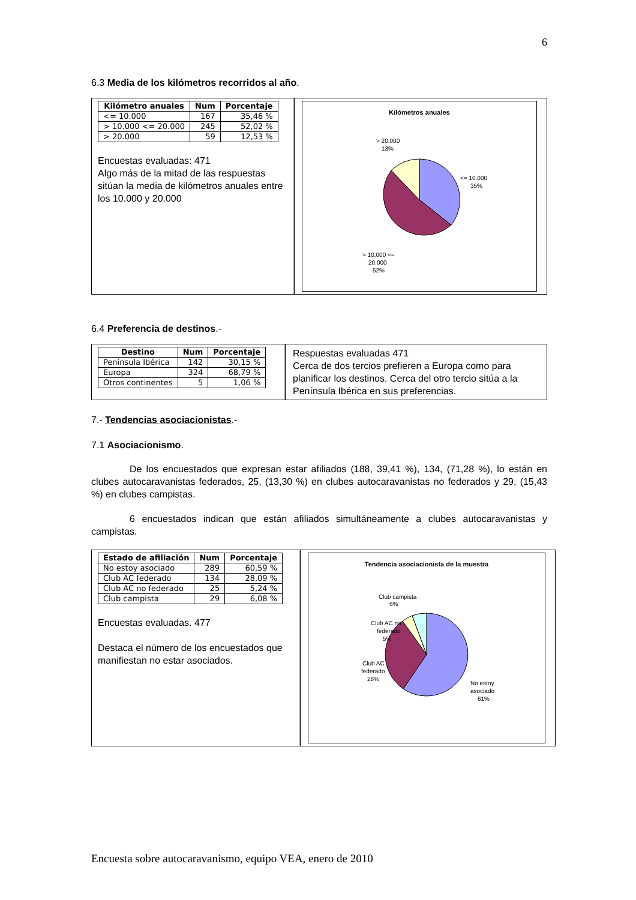6
6.3 Media de los kilómetros recorridos al año.
| Kilómetro anuales | Num | Porcentaje |
| --- | --- | --- |
| <= 10.000 | 167 | 35,46 % |
| > 10.000 <= 20.000 | 245 | 52,02 % |
| > 20.000 | 59 | 12,53 % |
Encuestas evaluadas: 471
Algo más de la mitad de las respuestas sitúan la media de kilómetros anuales entre los 10.000 y 20.000
Kilómetros anuales
> 20.000
13%
<= 10.000
35%
> 10.000 <=
20.000
52%
6.4 Preferencia de destinos.-
| Destino | Num | Porcentaje |
| --- | --- | --- |
| Península Ibérica | 142 | 30,15 % |
| Europa | 324 | 68,79 % |
| Otros continentes | 5 | 1,06 % |
Respuestas evaluadas 471
Cerca de dos tercios prefieren a Europa como para planificar los destinos. Cerca del otro tercio sitúa a la Península Ibérica en sus preferencias.
7.- Tendencias asociacionistas.-
7.1 Asociacionismo.
De los encuestados que expresan estar afiliados (188, 39,41 %), 134, (71,28 %), lo están en clubes autocaravanistas federados, 25, (13,30 %) en clubes autocaravanistas no federados y 29, (15,43 %) en clubes campistas.
6 encuestados indican que están afiliados simultáneamente a clubes autocaravanistas y campistas.
| Estado de afiliación | Num | Porcentaje |
| --- | --- | --- |
| No estoy asociado | 289 | 60,59 % |
| Club AC federado | 134 | 28,09 % |
| Club AC no federado | 25 | 5,24 % |
| Club campista | 29 | 6,08 % |
Encuestas evaluadas. 477
Destaca el número de los encuestados que manifiestan no estar asociados.
Tendencia asociacionista de la muestra
Club campista
6%
Club AC no
federado
5%
Club AC
federado
28%
No estoy
asociado
61%
Encuesta sobre autocaravanismo, equipo VEA, enero de 2010